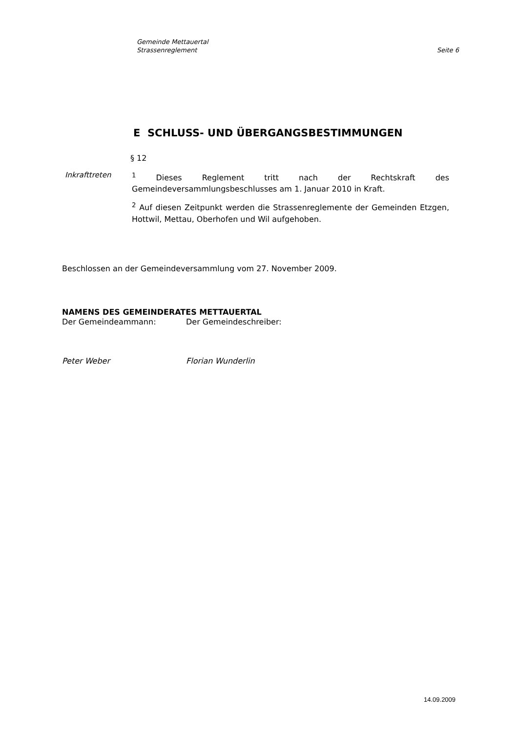Gemeinde Mettauertal
Strassenreglement Seite 6
E SCHLUSS- UND ÜBERGANGSBESTIMMUNGEN
§ 12
Inkrafttreten <sup>1</sup> Dieses Reglement tritt nach der Rechtskraft des Gemeindeversammlungsbeschlusses am 1. Januar 2010 in Kraft.
<sup>2</sup> Auf diesen Zeitpunkt werden die Strassenreglemente der Gemeinden Etzgen, Hottwil, Mettau, Oberhofen und Wil aufgehoben.
Beschlossen an der Gemeindeversammlung vom 27. November 2009.
NAMENS DES GEMEINDERATES METTAUERTAL
Der Gemeindeammann: Der Gemeindeschreiber:
Peter Weber Florian Wunderlin
14.09.2009